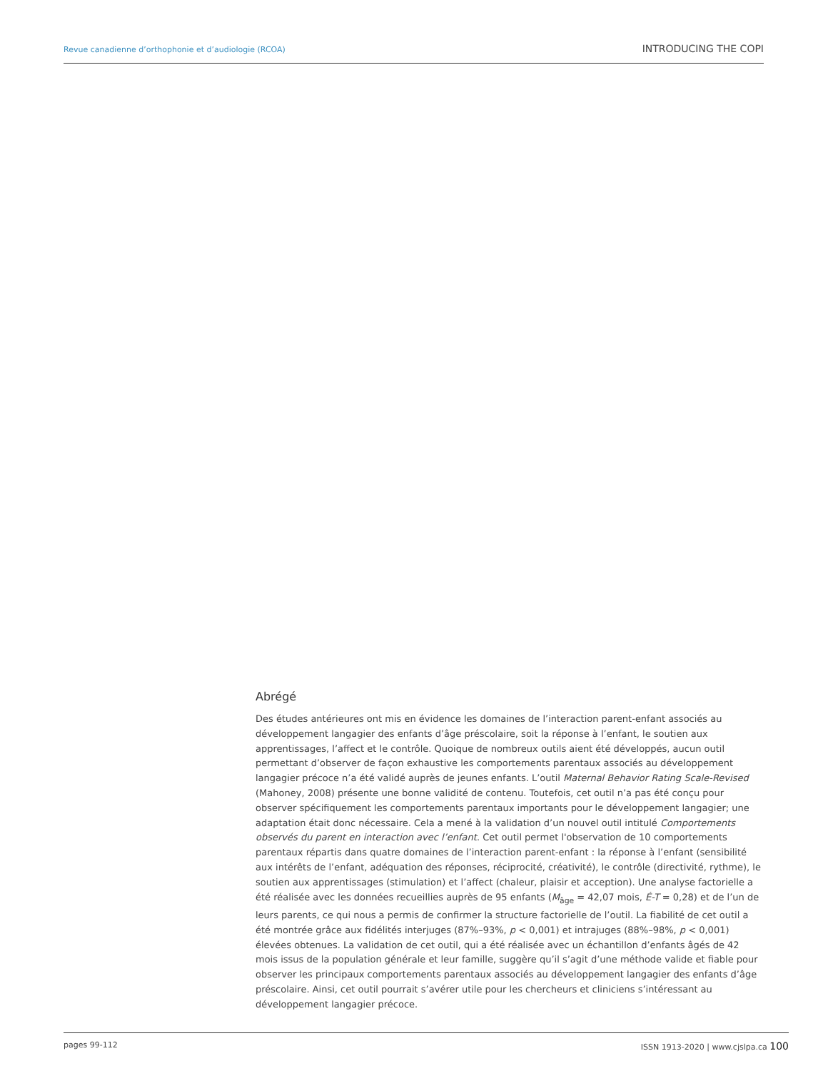Revue canadienne d’orthophonie et d’audiologie (RCOA) INTRODUCING THE COPI
Abrégé
Des études antérieures ont mis en évidence les domaines de l’interaction parent-enfant associés au développement langagier des enfants d’âge préscolaire, soit la réponse à l’enfant, le soutien aux apprentissages, l’affect et le contrôle. Quoique de nombreux outils aient été développés, aucun outil permettant d’observer de façon exhaustive les comportements parentaux associés au développement langagier précoce n’a été validé auprès de jeunes enfants. L’outil Maternal Behavior Rating Scale-Revised (Mahoney, 2008) présente une bonne validité de contenu. Toutefois, cet outil n’a pas été conçu pour observer spécifiquement les comportements parentaux importants pour le développement langagier; une adaptation était donc nécessaire. Cela a mené à la validation d’un nouvel outil intitulé Comportements observés du parent en interaction avec l’enfant. Cet outil permet l'observation de 10 comportements parentaux répartis dans quatre domaines de l’interaction parent-enfant : la réponse à l’enfant (sensibilité aux intérêts de l’enfant, adéquation des réponses, réciprocité, créativité), le contrôle (directivité, rythme), le soutien aux apprentissages (stimulation) et l’affect (chaleur, plaisir et acception). Une analyse factorielle a été réalisée avec les données recueillies auprès de 95 enfants (M<sub>âge</sub> = 42,07 mois, É-T = 0,28) et de l’un de leurs parents, ce qui nous a permis de confirmer la structure factorielle de l’outil. La fiabilité de cet outil a été montrée grâce aux fidélités interjuges (87%–93%, p < 0,001) et intrajuges (88%–98%, p < 0,001) élevées obtenues. La validation de cet outil, qui a été réalisée avec un échantillon d’enfants âgés de 42 mois issus de la population générale et leur famille, suggère qu’il s’agit d’une méthode valide et fiable pour observer les principaux comportements parentaux associés au développement langagier des enfants d’âge préscolaire. Ainsi, cet outil pourrait s’avérer utile pour les chercheurs et cliniciens s’intéressant au développement langagier précoce.
pages 99-112 ISSN 1913-2020 | www.cjslpa.ca 100